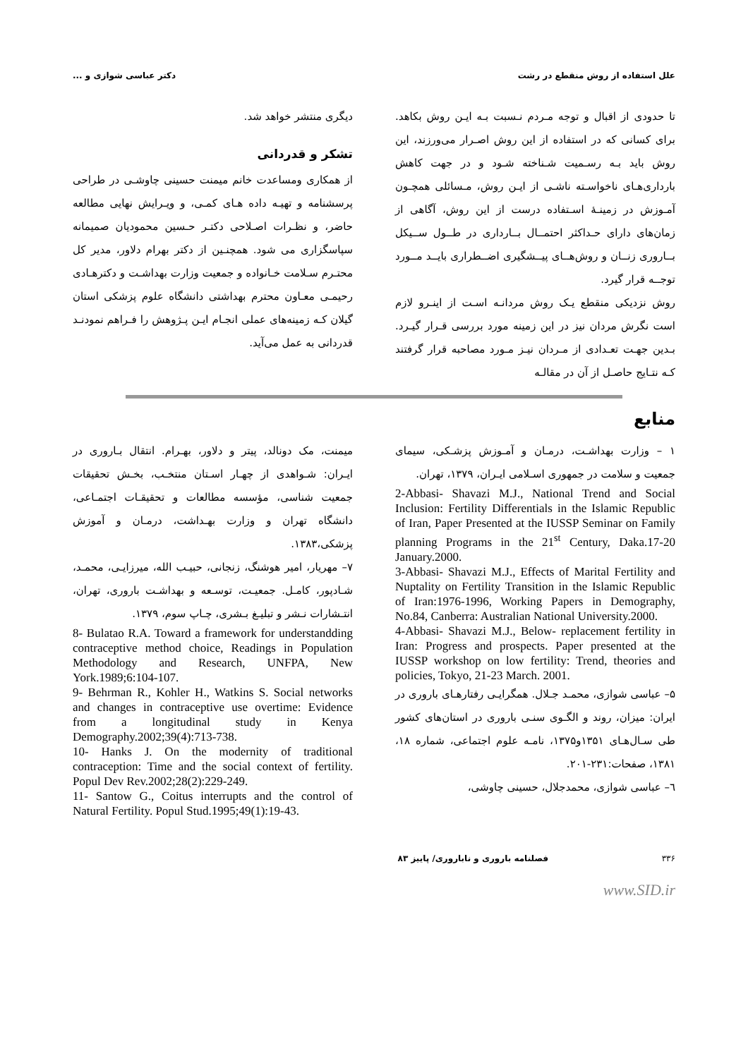علل استفاده از روش منقطع در رشت دکتر عباسی شوازی و ...
تا حدودی از اقبال و توجه مـردم نـسبت بـه ایـن روش بکاهد. برای کسانی که در استفاده از این روش اصـرار می‌ورزند، این روش باید بـه رسـمیت شـناخته شـود و در جهت کاهش بارداری‌هـای ناخواسـته ناشـی از ایـن روش، مـسائلی همچـون آمـوزش در زمینـهٔ اسـتفاده درست از این روش، آگاهی از زمان‌های دارای حـداکثر احتمــال بــارداری در طــول ســیکل بــاروری زنــان و روش‌هــای پیــشگیری اضــطراری بایــد مــورد توجــه قرار گیرد.
روش نزدیکی منقطع یـک روش مردانـه اسـت از اینـرو لازم است نگرش مردان نیز در این زمینه مورد بررسی قـرار گیـرد. بـدین جهـت تعـدادی از مـردان نیـز مـورد مصاحبه قرار گرفتند کـه نتـایج حاصـل از آن در مقالـه
دیگری منتشر خواهد شد.
تشکر و قدردانی
از همکاری ومساعدت خانم میمنت حسینی چاوشـی در طراحی پرسشنامه و تهیـه داده هـای کمـی، و ویـرایش نهایی مطالعه حاضر، و نظـرات اصـلاحی دکتـر حـسین محمودیان صمیمانه سپاسگزاری می شود. همچنـین از دکتر بهرام دلاور، مدیر کل محتـرم سـلامت خـانواده و جمعیت وزارت بهداشـت و دکترهـادی رحیمـی معـاون محترم بهداشتی دانشگاه علوم پزشکی استان گیلان کـه زمینه‌های عملی انجـام ایـن پـژوهش را فـراهم نمودنـد قدردانی به عمل می‌آید.
منابع
۱ – وزارت بهداشـت، درمـان و آمـوزش پزشـکی، سیمای جمعیت و سلامت در جمهوری اسـلامی ایـران، ۱۳۷۹، تهران.
2-Abbasi- Shavazi M.J., National Trend and Social Inclusion: Fertility Differentials in the Islamic Republic of Iran, Paper Presented at the IUSSP Seminar on Family planning Programs in the 21<sup>st</sup> Century, Daka.17-20 January.2000.
3-Abbasi- Shavazi M.J., Effects of Marital Fertility and Nuptality on Fertility Transition in the Islamic Republic of Iran:1976-1996, Working Papers in Demography, No.84, Canberra: Australian National University.2000.
4-Abbasi- Shavazi M.J., Below- replacement fertility in Iran: Progress and prospects. Paper presented at the IUSSP workshop on low fertility: Trend, theories and policies, Tokyo, 21-23 March. 2001.
۵– عباسی شوازی، محمـد جـلال. همگرایـی رفتارهـای باروری در ایران: میزان، روند و الگـوی سنـی باروری در استان‌های کشور طی سـال‌هـای ۱۳۵۱و۱۳۷۵، نامـه علوم اجتماعی، شماره ۱۸، ۱۳۸۱، صفحات:۲۳۱-۲۰۱.
٦– عباسی شوازی، محمدجلال، حسینی چاوشی،
میمنت، مک دونالد، پیتر و دلاور، بهـرام. انتقال بـاروری در ایـران: شـواهدی از چهـار اسـتان منتخـب، بخـش تحقیقات جمعیت شناسی، مؤسسه مطالعات و تحقیقـات اجتمـاعی، دانشگاه تهران و وزارت بهـداشت، درمـان و آموزش پزشکی،۱۳۸۳.
۷– مهریار، امیر هوشنگ، زنجانی، حبیـب الله، میرزایـی، محمـد، شـادپور، کامـل. جمعیـت، توسـعه و بهداشـت باروری، تهران، انتـشارات نـشر و تبلیـغ بـشری، چـاپ سوم، ۱۳۷۹.
8- Bulatao R.A. Toward a framework for understandding contraceptive method choice, Readings in Population Methodology and Research, UNFPA, New York.1989;6:104-107.
9- Behrman R., Kohler H., Watkins S. Social networks and changes in contraceptive use overtime: Evidence from a longitudinal study in Kenya Demography.2002;39(4):713-738.
10- Hanks J. On the modernity of traditional contraception: Time and the social context of fertility. Popul Dev Rev.2002;28(2):229-249.
11- Santow G., Coitus interrupts and the control of Natural Fertility. Popul Stud.1995;49(1):19-43.
۳۳۶ فصلنامه باروری و ناباروری/ پاییز ۸۳
www.SID.ir